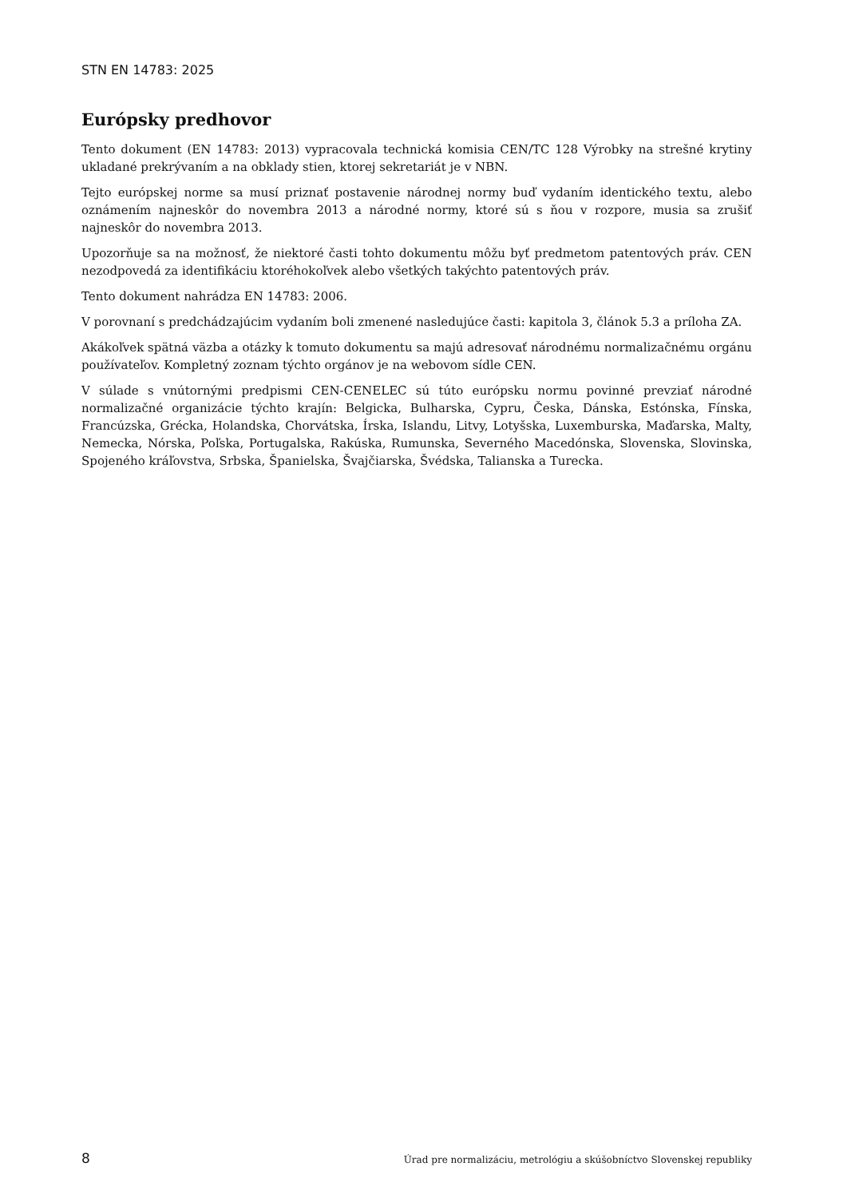STN EN 14783: 2025
Európsky predhovor
Tento dokument (EN 14783: 2013) vypracovala technická komisia CEN/TC 128 Výrobky na strešné krytiny ukladané prekrývaním a na obklady stien, ktorej sekretariát je v NBN.
Tejto európskej norme sa musí priznať postavenie národnej normy buď vydaním identického textu, alebo oznámením najneskôr do novembra 2013 a národné normy, ktoré sú s ňou v rozpore, musia sa zrušiť najneskôr do novembra 2013.
Upozorňuje sa na možnosť, že niektoré časti tohto dokumentu môžu byť predmetom patentových práv. CEN nezodpovedá za identifikáciu ktoréhokoľvek alebo všetkých takýchto patentových práv.
Tento dokument nahrádza EN 14783: 2006.
V porovnaní s predchádzajúcim vydaním boli zmenené nasledujúce časti: kapitola 3, článok 5.3 a príloha ZA.
Akákoľvek spätná väzba a otázky k tomuto dokumentu sa majú adresovať národnému normalizačnému orgánu používateľov. Kompletný zoznam týchto orgánov je na webovom sídle CEN.
V súlade s vnútornými predpismi CEN-CENELEC sú túto európsku normu povinné prevziať národné normalizačné organizácie týchto krajín: Belgicka, Bulharska, Cypru, Česka, Dánska, Estónska, Fínska, Francúzska, Grécka, Holandska, Chorvátska, Írska, Islandu, Litvy, Lotyšska, Luxemburska, Maďarska, Malty, Nemecka, Nórska, Poľska, Portugalska, Rakúska, Rumunska, Severného Macedónska, Slovenska, Slovinska, Spojeného kráľovstva, Srbska, Španielska, Švajčiarska, Švédska, Talianska a Turecka.
8 Úrad pre normalizáciu, metrológiu a skúšobníctvo Slovenskej republiky